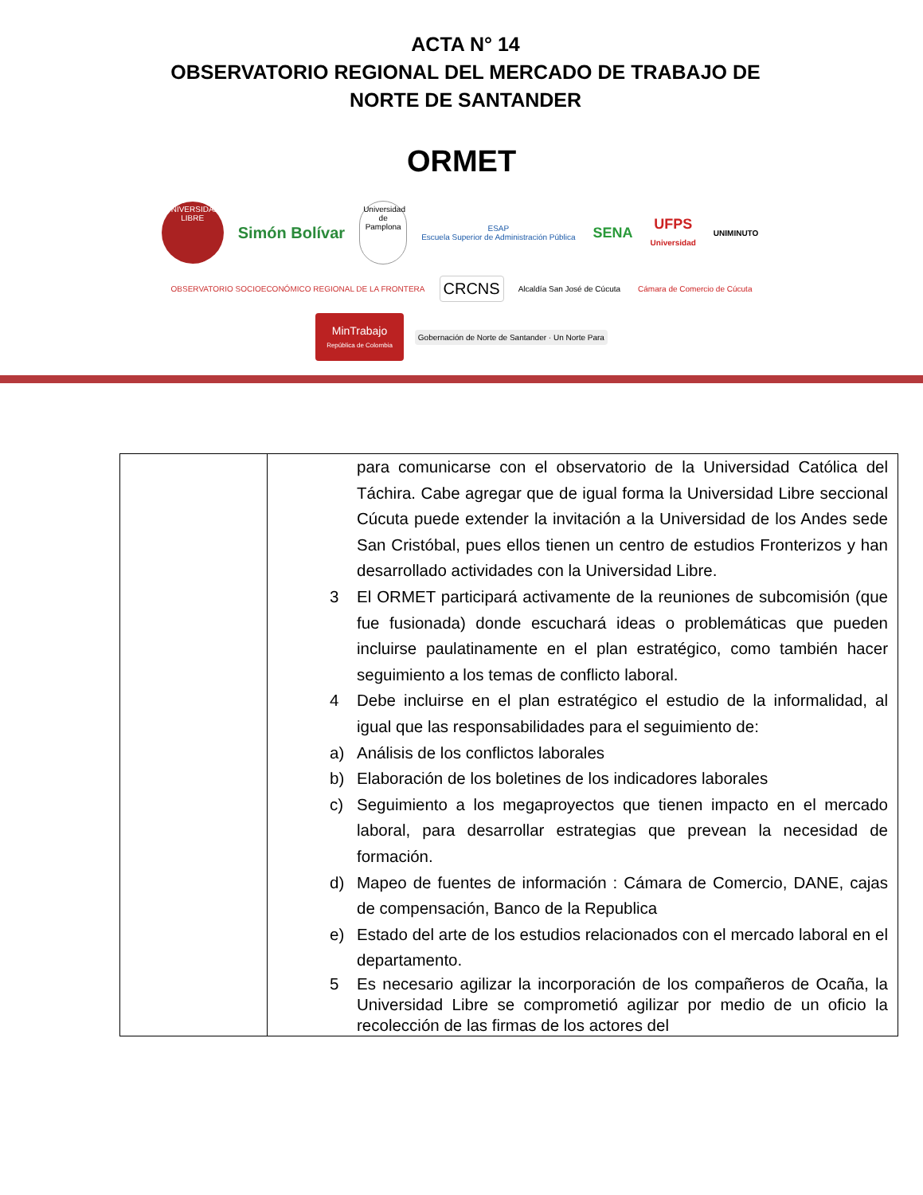ACTA N° 14
OBSERVATORIO REGIONAL DEL MERCADO DE TRABAJO DE
NORTE DE SANTANDER
ORMET
UNIVERSIDAD LIBRE
Simón Bolívar
Universidad de Pamplona
ESAP
Escuela Superior de Administración Pública
SENA
UFPS
Universidad
UNIMINUTO
OBSERVATORIO SOCIOECONÓMICO REGIONAL DE LA FRONTERA
CRCNS
Alcaldía San José de Cúcuta
Cámara de Comercio de Cúcuta
MinTrabajo
República de Colombia
Gobernación de Norte de Santander · Un Norte Para
| | para comunicarse con el observatorio de la Universidad Católica del Táchira. Cabe agregar que de igual forma la Universidad Libre seccional Cúcuta puede extender la invitación a la Universidad de los Andes sede San Cristóbal, pues ellos tienen un centro de estudios Fronterizos y han desarrollado actividades con la Universidad Libre. 3 El ORMET participará activamente de la reuniones de subcomisión (que fue fusionada) donde escuchará ideas o problemáticas que pueden incluirse paulatinamente en el plan estratégico, como también hacer seguimiento a los temas de conflicto laboral. 4 Debe incluirse en el plan estratégico el estudio de la informalidad, al igual que las responsabilidades para el seguimiento de: a) Análisis de los conflictos laborales b) Elaboración de los boletines de los indicadores laborales c) Seguimiento a los megaproyectos que tienen impacto en el mercado laboral, para desarrollar estrategias que prevean la necesidad de formación. d) Mapeo de fuentes de información : Cámara de Comercio, DANE, cajas de compensación, Banco de la Republica e) Estado del arte de los estudios relacionados con el mercado laboral en el departamento. 5 Es necesario agilizar la incorporación de los compañeros de Ocaña, la Universidad Libre se comprometió agilizar por medio de un oficio la recolección de las firmas de los actores del |